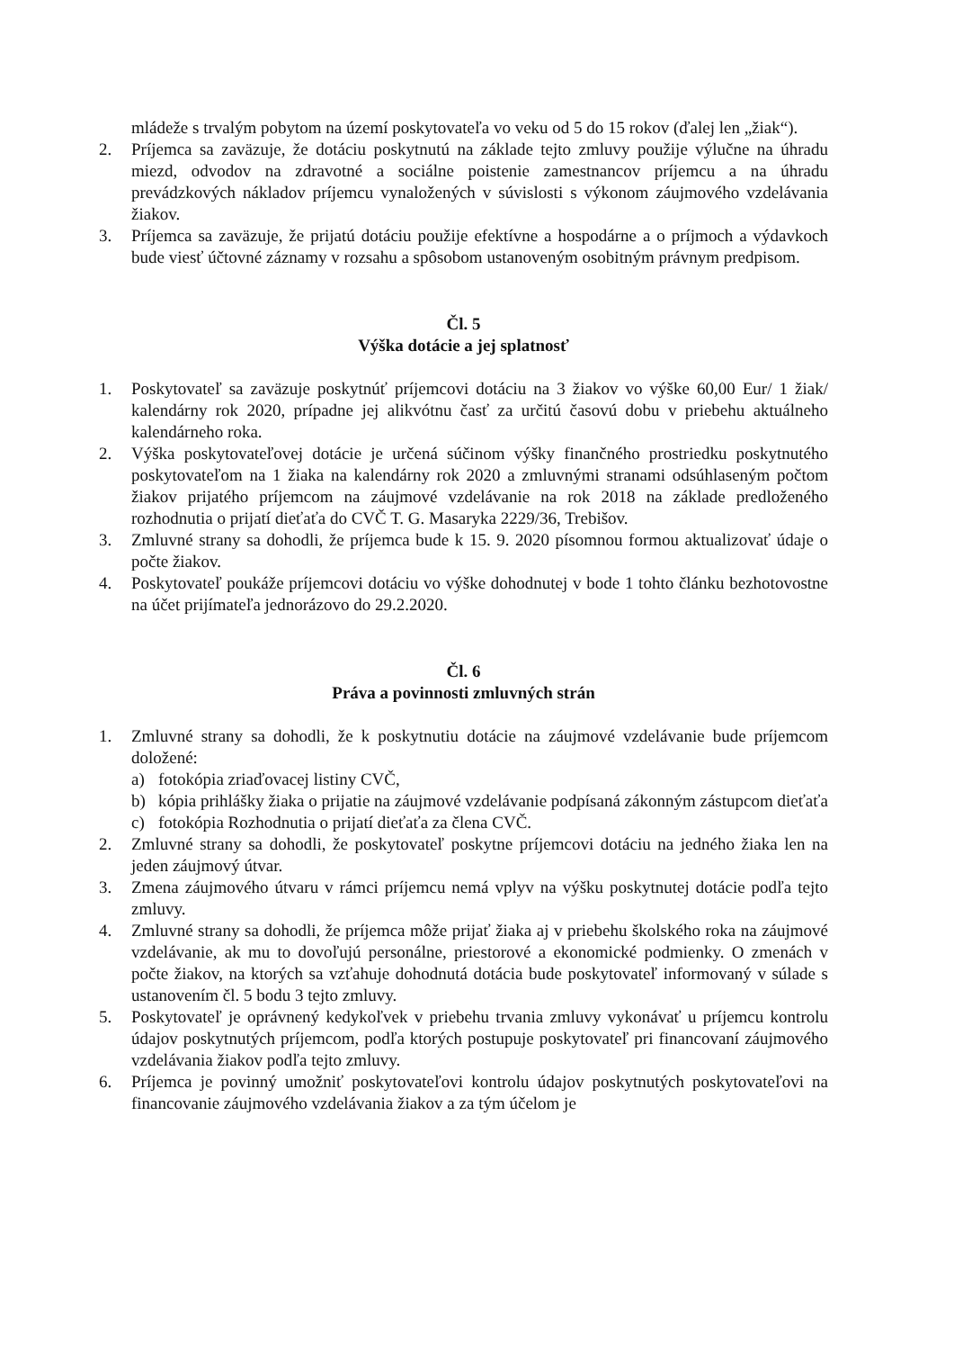mládeže s trvalým pobytom na území poskytovateľa vo veku od 5 do 15 rokov (ďalej len „žiak“).
2. Príjemca sa zaväzuje, že dotáciu poskytnutú na základe tejto zmluvy použije výlučne na úhradu miezd, odvodov na zdravotné a sociálne poistenie zamestnancov príjemcu a na úhradu prevádzkových nákladov príjemcu vynaložených v súvislosti s výkonom záujmového vzdelávania žiakov.
3. Príjemca sa zaväzuje, že prijatú dotáciu použije efektívne a hospodárne a o príjmoch a výdavkoch bude viesť účtovné záznamy v rozsahu a spôsobom ustanoveným osobitným právnym predpisom.
Čl. 5
Výška dotácie a jej splatnosť
1. Poskytovateľ sa zaväzuje poskytnúť príjemcovi dotáciu na 3 žiakov vo výške 60,00 Eur/ 1 žiak/ kalendárny rok 2020, prípadne jej alikvótnu časť za určitú časovú dobu v priebehu aktuálneho kalendárneho roka.
2. Výška poskytovateľovej dotácie je určená súčinom výšky finančného prostriedku poskytnutého poskytovateľom na 1 žiaka na kalendárny rok 2020 a zmluvnými stranami odsúhlaseným počtom žiakov prijatého príjemcom na záujmové vzdelávanie na rok 2018 na základe predloženého rozhodnutia o prijatí dieťaťa do CVČ T. G. Masaryka 2229/36, Trebišov.
3. Zmluvné strany sa dohodli, že príjemca bude k 15. 9. 2020 písomnou formou aktualizovať údaje o počte žiakov.
4. Poskytovateľ poukáže príjemcovi dotáciu vo výške dohodnutej v bode 1 tohto článku bezhotovostne na účet prijímateľa jednorázovo do 29.2.2020.
Čl. 6
Práva a povinnosti zmluvných strán
1. Zmluvné strany sa dohodli, že k poskytnutiu dotácie na záujmové vzdelávanie bude príjemcom doložené:
a) fotokópia zriaďovacej listiny CVČ,
b) kópia prihlášky žiaka o prijatie na záujmové vzdelávanie podpísaná zákonným zástupcom dieťaťa
c) fotokópia Rozhodnutia o prijatí dieťaťa za člena CVČ.
2. Zmluvné strany sa dohodli, že poskytovateľ poskytne príjemcovi dotáciu na jedného žiaka len na jeden záujmový útvar.
3. Zmena záujmového útvaru v rámci príjemcu nemá vplyv na výšku poskytnutej dotácie podľa tejto zmluvy.
4. Zmluvné strany sa dohodli, že príjemca môže prijať žiaka aj v priebehu školského roka na záujmové vzdelávanie, ak mu to dovoľujú personálne, priestorové a ekonomické podmienky. O zmenách v počte žiakov, na ktorých sa vzťahuje dohodnutá dotácia bude poskytovateľ informovaný v súlade s ustanovením čl. 5 bodu 3 tejto zmluvy.
5. Poskytovateľ je oprávnený kedykoľvek v priebehu trvania zmluvy vykonávať u príjemcu kontrolu údajov poskytnutých príjemcom, podľa ktorých postupuje poskytovateľ pri financovaní záujmového vzdelávania žiakov podľa tejto zmluvy.
6. Príjemca je povinný umožniť poskytovateľovi kontrolu údajov poskytnutých poskytovateľovi na financovanie záujmového vzdelávania žiakov a za tým účelom je